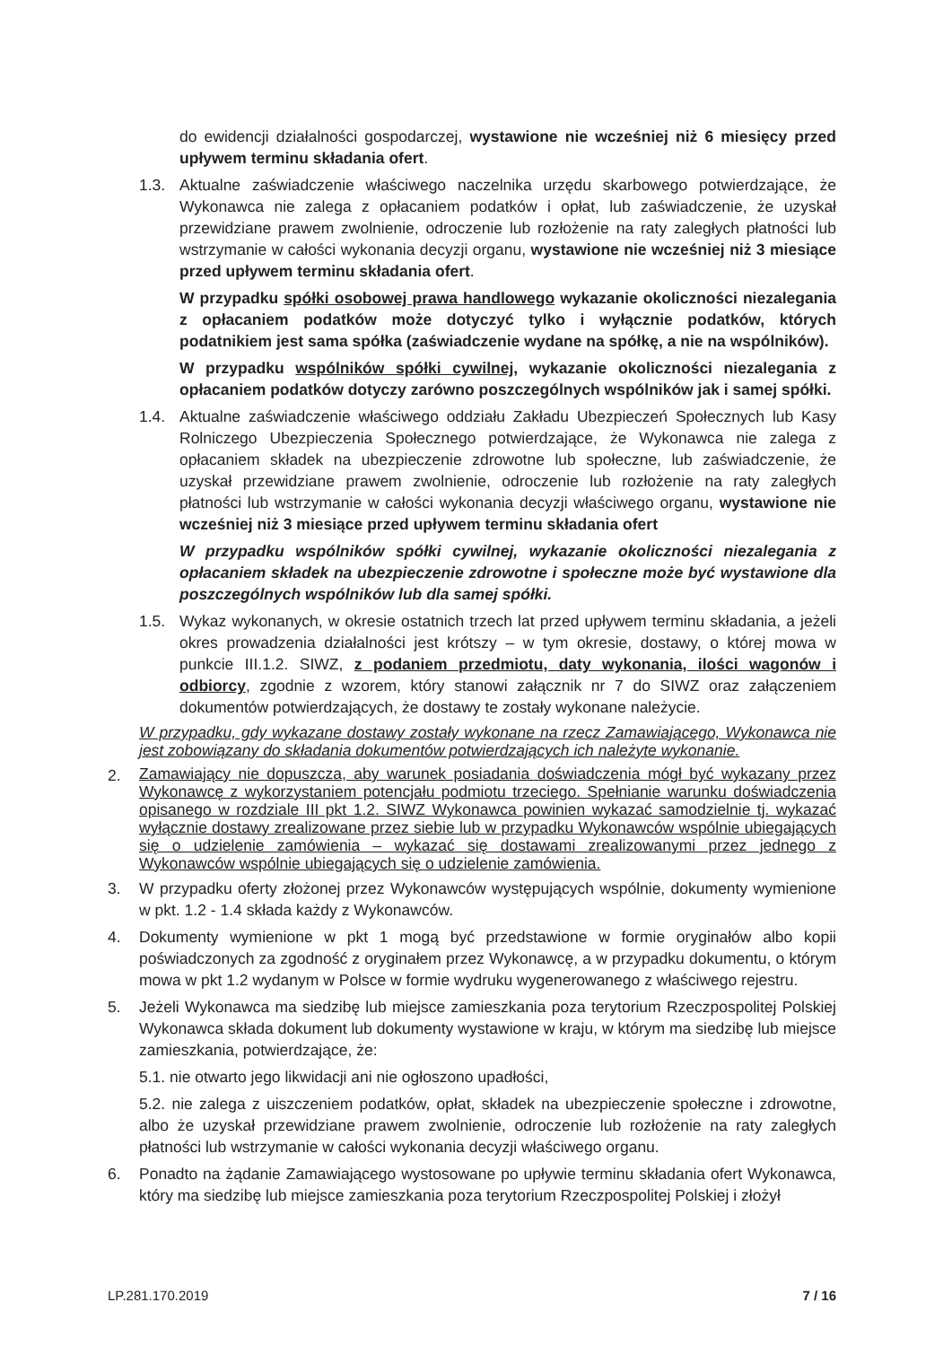do ewidencji działalności gospodarczej, wystawione nie wcześniej niż 6 miesięcy przed upływem terminu składania ofert.
1.3. Aktualne zaświadczenie właściwego naczelnika urzędu skarbowego potwierdzające, że Wykonawca nie zalega z opłacaniem podatków i opłat, lub zaświadczenie, że uzyskał przewidziane prawem zwolnienie, odroczenie lub rozłożenie na raty zaległych płatności lub wstrzymanie w całości wykonania decyzji organu, wystawione nie wcześniej niż 3 miesiące przed upływem terminu składania ofert.
W przypadku spółki osobowej prawa handlowego wykazanie okoliczności niezalegania z opłacaniem podatków może dotyczyć tylko i wyłącznie podatków, których podatnikiem jest sama spółka (zaświadczenie wydane na spółkę, a nie na wspólników).
W przypadku wspólników spółki cywilnej, wykazanie okoliczności niezalegania z opłacaniem podatków dotyczy zarówno poszczególnych wspólników jak i samej spółki.
1.4. Aktualne zaświadczenie właściwego oddziału Zakładu Ubezpieczeń Społecznych lub Kasy Rolniczego Ubezpieczenia Społecznego potwierdzające, że Wykonawca nie zalega z opłacaniem składek na ubezpieczenie zdrowotne lub społeczne, lub zaświadczenie, że uzyskał przewidziane prawem zwolnienie, odroczenie lub rozłożenie na raty zaległych płatności lub wstrzymanie w całości wykonania decyzji właściwego organu, wystawione nie wcześniej niż 3 miesiące przed upływem terminu składania ofert
W przypadku wspólników spółki cywilnej, wykazanie okoliczności niezalegania z opłacaniem składek na ubezpieczenie zdrowotne i społeczne może być wystawione dla poszczególnych wspólników lub dla samej spółki.
1.5. Wykaz wykonanych, w okresie ostatnich trzech lat przed upływem terminu składania, a jeżeli okres prowadzenia działalności jest krótszy – w tym okresie, dostawy, o której mowa w punkcie III.1.2. SIWZ, z podaniem przedmiotu, daty wykonania, ilości wagonów i odbiorcy, zgodnie z wzorem, który stanowi załącznik nr 7 do SIWZ oraz załączeniem dokumentów potwierdzających, że dostawy te zostały wykonane należycie.
W przypadku, gdy wykazane dostawy zostały wykonane na rzecz Zamawiającego, Wykonawca nie jest zobowiązany do składania dokumentów potwierdzających ich należyte wykonanie.
2.
Zamawiający nie dopuszcza, aby warunek posiadania doświadczenia mógł być wykazany przez Wykonawcę z wykorzystaniem potencjału podmiotu trzeciego. Spełnianie warunku doświadczenia opisanego w rozdziale III pkt 1.2. SIWZ Wykonawca powinien wykazać samodzielnie tj. wykazać wyłącznie dostawy zrealizowane przez siebie lub w przypadku Wykonawców wspólnie ubiegających się o udzielenie zamówienia – wykazać się dostawami zrealizowanymi przez jednego z Wykonawców wspólnie ubiegających się o udzielenie zamówienia.
3. W przypadku oferty złożonej przez Wykonawców występujących wspólnie, dokumenty wymienione w pkt. 1.2 - 1.4 składa każdy z Wykonawców.
4. Dokumenty wymienione w pkt 1 mogą być przedstawione w formie oryginałów albo kopii poświadczonych za zgodność z oryginałem przez Wykonawcę, a w przypadku dokumentu, o którym mowa w pkt 1.2 wydanym w Polsce w formie wydruku wygenerowanego z właściwego rejestru.
5. Jeżeli Wykonawca ma siedzibę lub miejsce zamieszkania poza terytorium Rzeczpospolitej Polskiej Wykonawca składa dokument lub dokumenty wystawione w kraju, w którym ma siedzibę lub miejsce zamieszkania, potwierdzające, że:
5.1. nie otwarto jego likwidacji ani nie ogłoszono upadłości,
5.2. nie zalega z uiszczeniem podatków, opłat, składek na ubezpieczenie społeczne i zdrowotne, albo że uzyskał przewidziane prawem zwolnienie, odroczenie lub rozłożenie na raty zaległych płatności lub wstrzymanie w całości wykonania decyzji właściwego organu.
6. Ponadto na żądanie Zamawiającego wystosowane po upływie terminu składania ofert Wykonawca, który ma siedzibę lub miejsce zamieszkania poza terytorium Rzeczpospolitej Polskiej i złożył
LP.281.170.2019 7 / 16